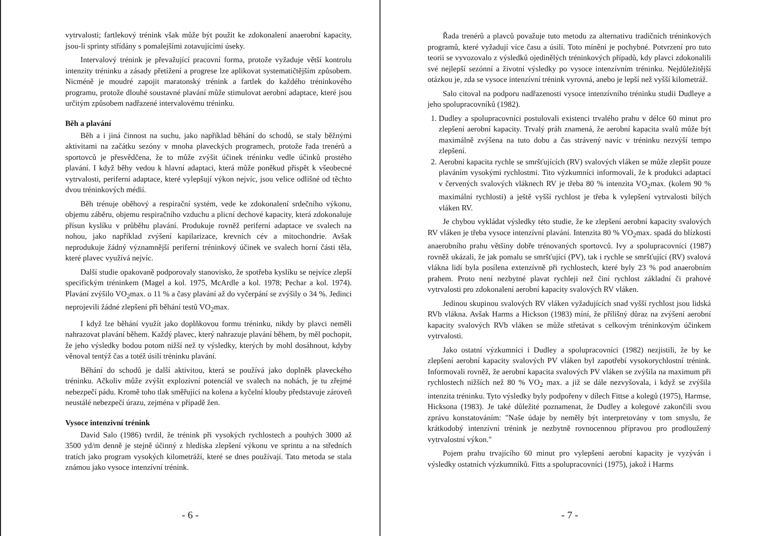vytrvalosti; fartlekový trénink však může být použit ke zdokonalení anaerobní kapacity, jsou-li sprinty střídány s pomalejšími zotavujícími úseky.
Intervalový trénink je převažující pracovní forma, protože vyžaduje větší kontrolu intenzity tréninku a zásady přetížení a progrese lze aplikovat systematičtějším způsobem. Nicméně je moudré zapojit maratonský trénink a fartlek do každého tréninkového programu, protože dlouhé soustavné plavání může stimulovat aerobní adaptace, které jsou určitým způsobem nadřazené intervalovému tréninku.
Běh a plavání
Běh a i jiná činnost na suchu, jako například běhání do schodů, se staly běžnými aktivitami na začátku sezóny v mnoha plaveckých programech, protože řada trenérů a sportovců je přesvědčena, že to může zvýšit účinek tréninku vedle účinků prostého plavání. I když běhy vedou k hlavní adaptaci, která může poněkud přispět k všeobecné vytrvalosti, periferní adaptace, které vylepšují výkon nejvíc, jsou velice odlišné od těchto dvou tréninkových médií.
Běh trénuje oběhový a respirační systém, vede ke zdokonalení srdečního výkonu, objemu záběru, objemu respiračního vzduchu a plicní dechové kapacity, která zdokonaluje přísun kyslíku v průběhu plavání. Produkuje rovněž periferní adaptace ve svalech na nohou, jako například zvýšení kapilarizace, krevních cév a mitochondrie. Avšak neprodukuje žádný významnější periferní tréninkový účinek ve svalech horní části těla, které plavec využívá nejvíc.
Další studie opakovaně podporovaly stanovisko, že spotřeba kyslíku se nejvíce zlepší specifickým tréninkem (Magel a kol. 1975, McArdle a kol. 1978; Pechar a kol. 1974). Plavání zvýšilo VO<sub>2</sub>max. o 11 % a časy plavání až do vyčerpání se zvýšily o 34 %. Jedinci neprojevili žádné zlepšení při běhání testů VO<sub>2</sub>max.
I když lze běhání využít jako doplňkovou formu tréninku, nikdy by plavci neměli nahrazovat plavání během. Každý plavec, který nahrazuje plavání během, by měl pochopit, že jeho výsledky bodou potom nižší než ty výsledky, kterých by mohl dosáhnout, kdyby věnoval tentýž čas a totéž úsilí tréninku plavání.
Běhání do schodů je další aktivitou, která se používá jako doplněk plaveckého tréninku. Ačkoliv může zvýšit explozivní potenciál ve svalech na nohách, je tu zřejmé nebezpečí pádu. Kromě toho tlak směřující na kolena a kyčelní klouby představuje zároveň neustálé nebezpečí úrazu, zejména v případě žen.
Vysoce intenzivní trénink
David Salo (1986) tvrdil, že trénink při vysokých rychlostech a pouhých 3000 až 3500 yd/m denně je stejně účinný z hlediska zlepšení výkonu ve sprintu a na středních tratích jako program vysokých kilometráží, které se dnes používají. Tato metoda se stala známou jako vysoce intenzívní trénink.
- 6 -
Řada trenérů a plavců považuje tuto metodu za alternativu tradičních tréninkových programů, které vyžadují více času a úsilí. Toto mínění je pochybné. Potvrzení pro tuto teorii se vyvozovalo z výsledků ojedinělých tréninkových případů, kdy plavci zdokonalili své nejlepší sezónní a životní výsledky po vysoce intenzívním tréninku. Nejdůležitější otázkou je, zda se vysoce intenzívní trénink vyrovná, anebo je lepší než vyšší kilometráž.
Salo citoval na podporu nadřazenosti vysoce intenzívního tréninku studii Dudleye a jeho spolupracovníků (1982).
1. Dudley a spolupracovníci postulovali existenci trvalého prahu v délce 60 minut pro zlepšení aerobní kapacity. Trvalý práh znamená, že aerobní kapacita svalů může být maximálně zvýšena na tuto dobu a čas strávený navíc v tréninku nezvýší tempo zlepšení.
2. Aerobní kapacita rychle se smršťujících (RV) svalových vláken se může zlepšit pouze plaváním vysokými rychlostmi. Tito výzkumníci informovali, že k produkci adaptací v červených svalových vláknech RV je třeba 80 % intenzita VO<sub>2</sub>max. (kolem 90 % maximální rychlosti) a ještě vyšší rychlost je třeba k vylepšení vytrvalosti bílých vláken RV.
Je chybou vykládat výsledky této studie, že ke zlepšení aerobní kapacity svalových RV vláken je třeba vysoce intenzívní plavání. Intenzita 80 % VO<sub>2</sub>max. spadá do blízkosti anaerobního prahu většiny dobře trénovaných sportovců. Ivy a spolupracovníci (1987) rovněž ukázali, že jak pomalu se smršťující (PV), tak i rychle se smršťující (RV) svalová vlákna lidí byla posílena extenzívně při rychlostech, které byly 23 % pod anaerobním prahem. Proto není nezbytné plavat rychleji než činí rychlost základní či prahové vytrvalosti pro zdokonalení aerobní kapacity svalových RV vláken.
Jedinou skupinou svalových RV vláken vyžadujících snad vyšší rychlost jsou lidská RVb vlákna. Avšak Harms a Hickson (1983) míní, že přílišný důraz na zvýšení aerobní kapacity svalových RVb vláken se může střetávat s celkovým tréninkovým účinkem vytrvalosti.
Jako ostatní výzkumníci i Dudley a spolupracovníci (1982) nezjistili, že by ke zlepšení aerobní kapacity svalových PV vláken byl zapotřebí vysokorychlostní trénink. Informovali rovněž, že aerobní kapacita svalových PV vláken se zvýšila na maximum při rychlostech nižších než 80 % VO<sub>2</sub> max. a již se dále nezvyšovala, i když se zvýšila intenzita tréninku. Tyto výsledky byly podpořeny v dílech Fittse a kolegů (1975), Harmse, Hicksona (1983). Je také důležité poznamenat, že Dudley a kolegové zakončili svou zprávu konstatováním: "Naše údaje by neměly být interpretovány v tom smyslu, že krátkodobý intenzívní trénink je nezbytně rovnocennou přípravou pro prodloužený vytrvalostní výkon."
Pojem prahu trvajícího 60 minut pro vylepšení aerobní kapacity je vyzýván i výsledky ostatních výzkumníků. Fitts a spolupracovníci (1975), jakož i Harms
- 7 -